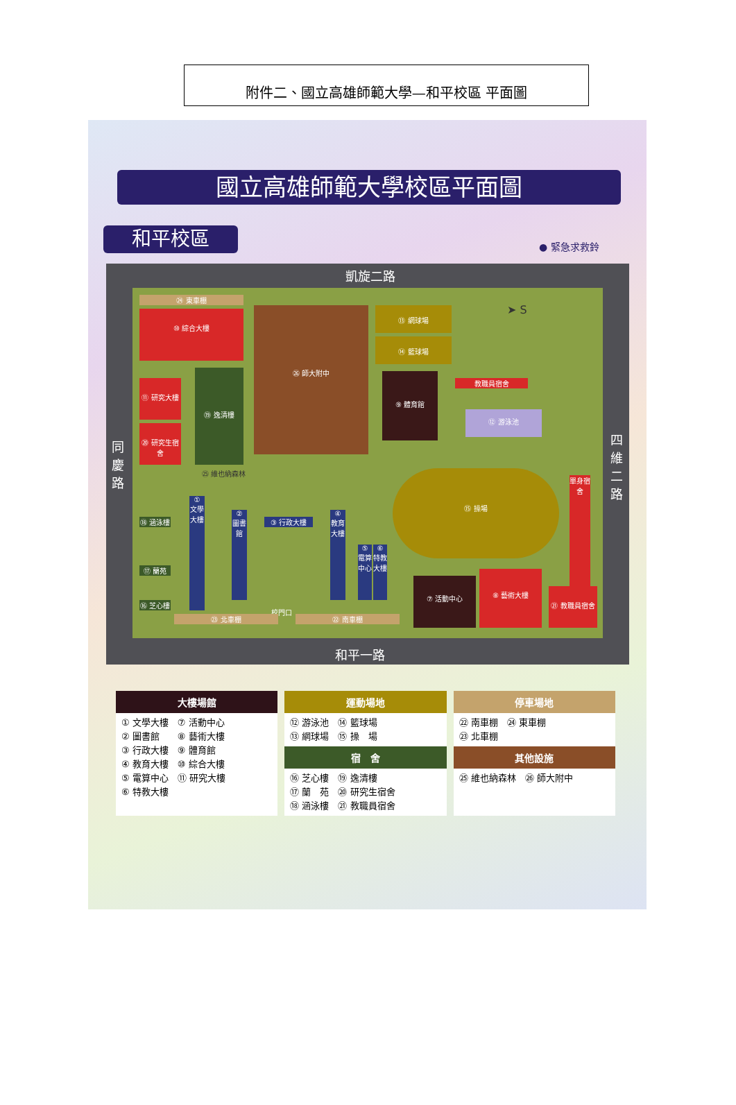附件二、國立高雄師範大學—和平校區 平面圖
國立高雄師範大學校區平面圖
和平校區 ● 緊急求救鈴
凱旋二路
同慶路
四維二路
和平一路
㉔ 東車棚
⑩ 綜合大樓 ㉖ 師大附中 ⑬ 網球場
⑭ 籃球場
➤ S
⑪ 研究大樓
⑳ 研究生宿舍
⑲ 逸清樓 ⑨ 體育館
教職員宿舍
⑫ 游泳池
㉕ 維也納森林 ⑮ 操場
單身宿舍
⑱ 涵泳樓
⑰ 蘭苑
⑯ 芝心樓
① 文學大樓
② 圖書館
③ 行政大樓
④ 教育大樓
⑤ 電算中心
⑥ 特教大樓
⑦ 活動中心
⑧ 藝術大樓
㉑ 教職員宿舍
校門口
㉓ 北車棚 ㉒ 南車棚
大樓場館
① 文學大樓　⑦ 活動中心
② 圖書館　　⑧ 藝術大樓
③ 行政大樓　⑨ 體育館
④ 教育大樓　⑩ 綜合大樓
⑤ 電算中心　⑪ 研究大樓
⑥ 特教大樓
運動場地
⑫ 游泳池　⑭ 籃球場
⑬ 網球場　⑮ 操　場
宿　舍
⑯ 芝心樓　⑲ 逸清樓
⑰ 蘭　苑　⑳ 研究生宿舍
⑱ 涵泳樓　㉑ 教職員宿舍
停車場地
㉒ 南車棚　㉔ 東車棚
㉓ 北車棚
其他設施
㉕ 維也納森林　㉖ 師大附中